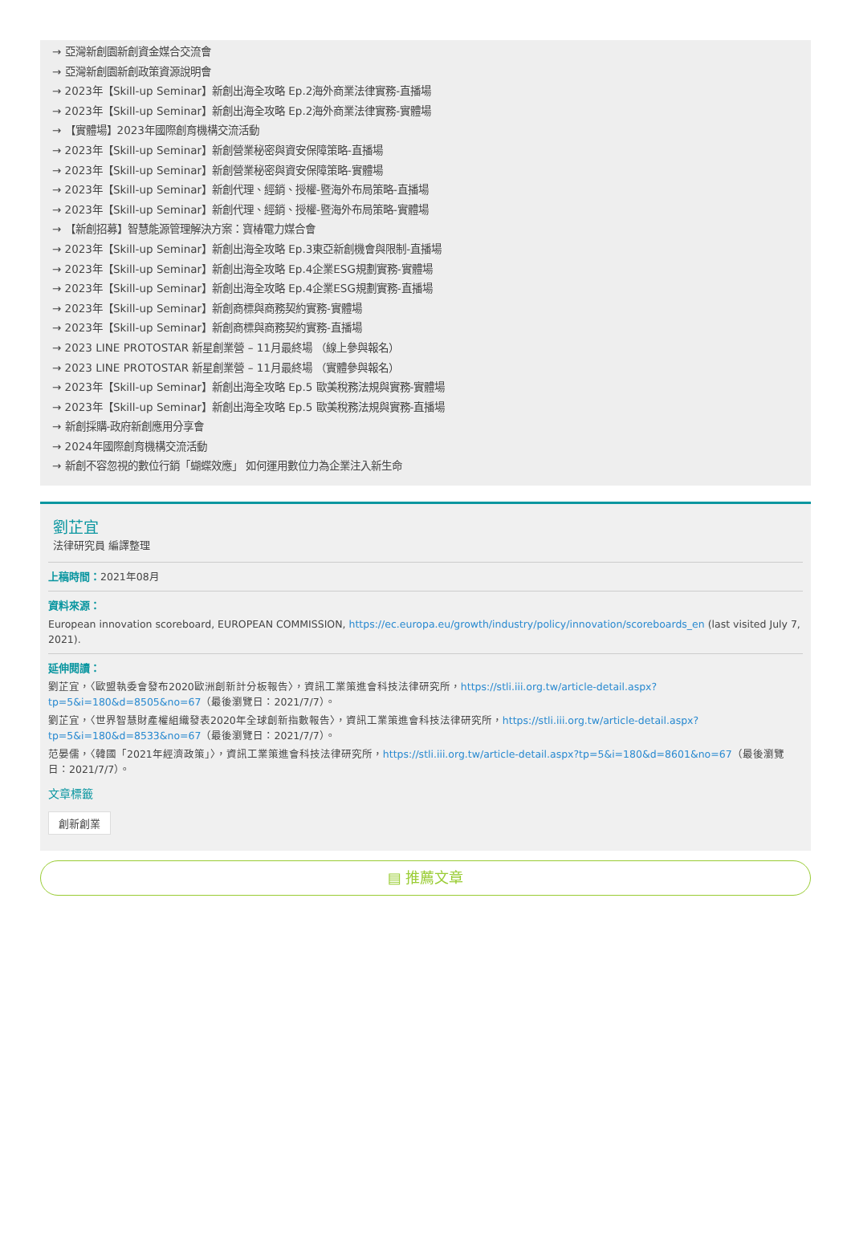→ 亞灣新創園新創資金媒合交流會
→ 亞灣新創園新創政策資源說明會
→ 2023年【Skill-up Seminar】新創出海全攻略 Ep.2海外商業法律實務-直播場
→ 2023年【Skill-up Seminar】新創出海全攻略 Ep.2海外商業法律實務-實體場
→ 【實體場】2023年國際創育機構交流活動
→ 2023年【Skill-up Seminar】新創營業秘密與資安保障策略-直播場
→ 2023年【Skill-up Seminar】新創營業秘密與資安保障策略-實體場
→ 2023年【Skill-up Seminar】新創代理、經銷、授權-暨海外布局策略-直播場
→ 2023年【Skill-up Seminar】新創代理、經銷、授權-暨海外布局策略-實體場
→ 【新創招募】智慧能源管理解決方案：寶椿電力媒合會
→ 2023年【Skill-up Seminar】新創出海全攻略 Ep.3東亞新創機會與限制-直播場
→ 2023年【Skill-up Seminar】新創出海全攻略 Ep.4企業ESG規劃實務-實體場
→ 2023年【Skill-up Seminar】新創出海全攻略 Ep.4企業ESG規劃實務-直播場
→ 2023年【Skill-up Seminar】新創商標與商務契約實務-實體場
→ 2023年【Skill-up Seminar】新創商標與商務契約實務-直播場
→ 2023 LINE PROTOSTAR 新星創業營 – 11月最終場 （線上參與報名）
→ 2023 LINE PROTOSTAR 新星創業營 – 11月最終場 （實體參與報名）
→ 2023年【Skill-up Seminar】新創出海全攻略 Ep.5 歐美稅務法規與實務-實體場
→ 2023年【Skill-up Seminar】新創出海全攻略 Ep.5 歐美稅務法規與實務-直播場
→ 新創採購-政府新創應用分享會
→ 2024年國際創育機構交流活動
→ 新創不容忽視的數位行銷「蝴蝶效應」 如何運用數位力為企業注入新生命
劉芷宜
法律研究員 編譯整理
上稿時間：2021年08月
資料來源：
European innovation scoreboard, EUROPEAN COMMISSION, https://ec.europa.eu/growth/industry/policy/innovation/scoreboards_en (last visited July 7, 2021).
延伸閱讀：
劉芷宜，〈歐盟執委會發布2020歐洲創新計分板報告〉，資訊工業策進會科技法律研究所，https://stli.iii.org.tw/article-detail.aspx?tp=5&i=180&d=8505&no=67（最後瀏覽日：2021/7/7）。
劉芷宜，〈世界智慧財產權組織發表2020年全球創新指數報告〉，資訊工業策進會科技法律研究所，https://stli.iii.org.tw/article-detail.aspx?tp=5&i=180&d=8533&no=67（最後瀏覽日：2021/7/7）。
范晏儒，〈韓國「2021年經濟政策」〉，資訊工業策進會科技法律研究所，https://stli.iii.org.tw/article-detail.aspx?tp=5&i=180&d=8601&no=67（最後瀏覽日：2021/7/7）。
文章標籤
創新創業
▤ 推薦文章